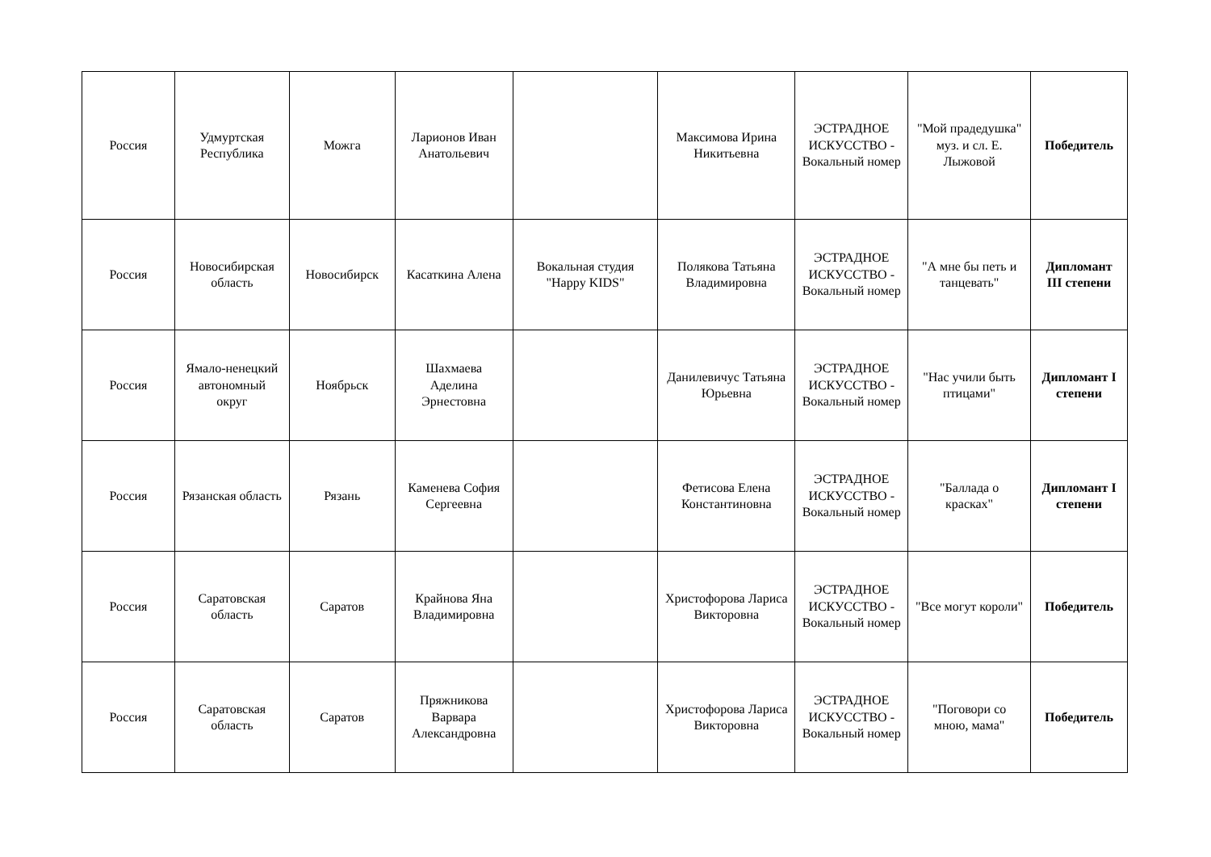| Россия | Удмуртская Республика | Можга | Ларионов Иван Анатольевич | | Максимова Ирина Никитьевна | ЭСТРАДНОЕ ИСКУССТВО - Вокальный номер | "Мой прадедушка" муз. и сл. Е. Лыжовой | Победитель |
| Россия | Новосибирская область | Новосибирск | Касаткина Алена | Вокальная студия "Happy KIDS" | Полякова Татьяна Владимировна | ЭСТРАДНОЕ ИСКУССТВО - Вокальный номер | "А мне бы петь и танцевать" | Дипломант III степени |
| Россия | Ямало-ненецкий автономный округ | Ноябрьск | Шахмаева Аделина Эрнестовна | | Данилевичус Татьяна Юрьевна | ЭСТРАДНОЕ ИСКУССТВО - Вокальный номер | "Нас учили быть птицами" | Дипломант I степени |
| Россия | Рязанская область | Рязань | Каменева София Сергеевна | | Фетисова Елена Константиновна | ЭСТРАДНОЕ ИСКУССТВО - Вокальный номер | "Баллада о красках" | Дипломант I степени |
| Россия | Саратовская область | Саратов | Крайнова Яна Владимировна | | Христофорова Лариса Викторовна | ЭСТРАДНОЕ ИСКУССТВО - Вокальный номер | "Все могут короли" | Победитель |
| Россия | Саратовская область | Саратов | Пряжникова Варвара Александровна | | Христофорова Лариса Викторовна | ЭСТРАДНОЕ ИСКУССТВО - Вокальный номер | "Поговори со мною, мама" | Победитель |